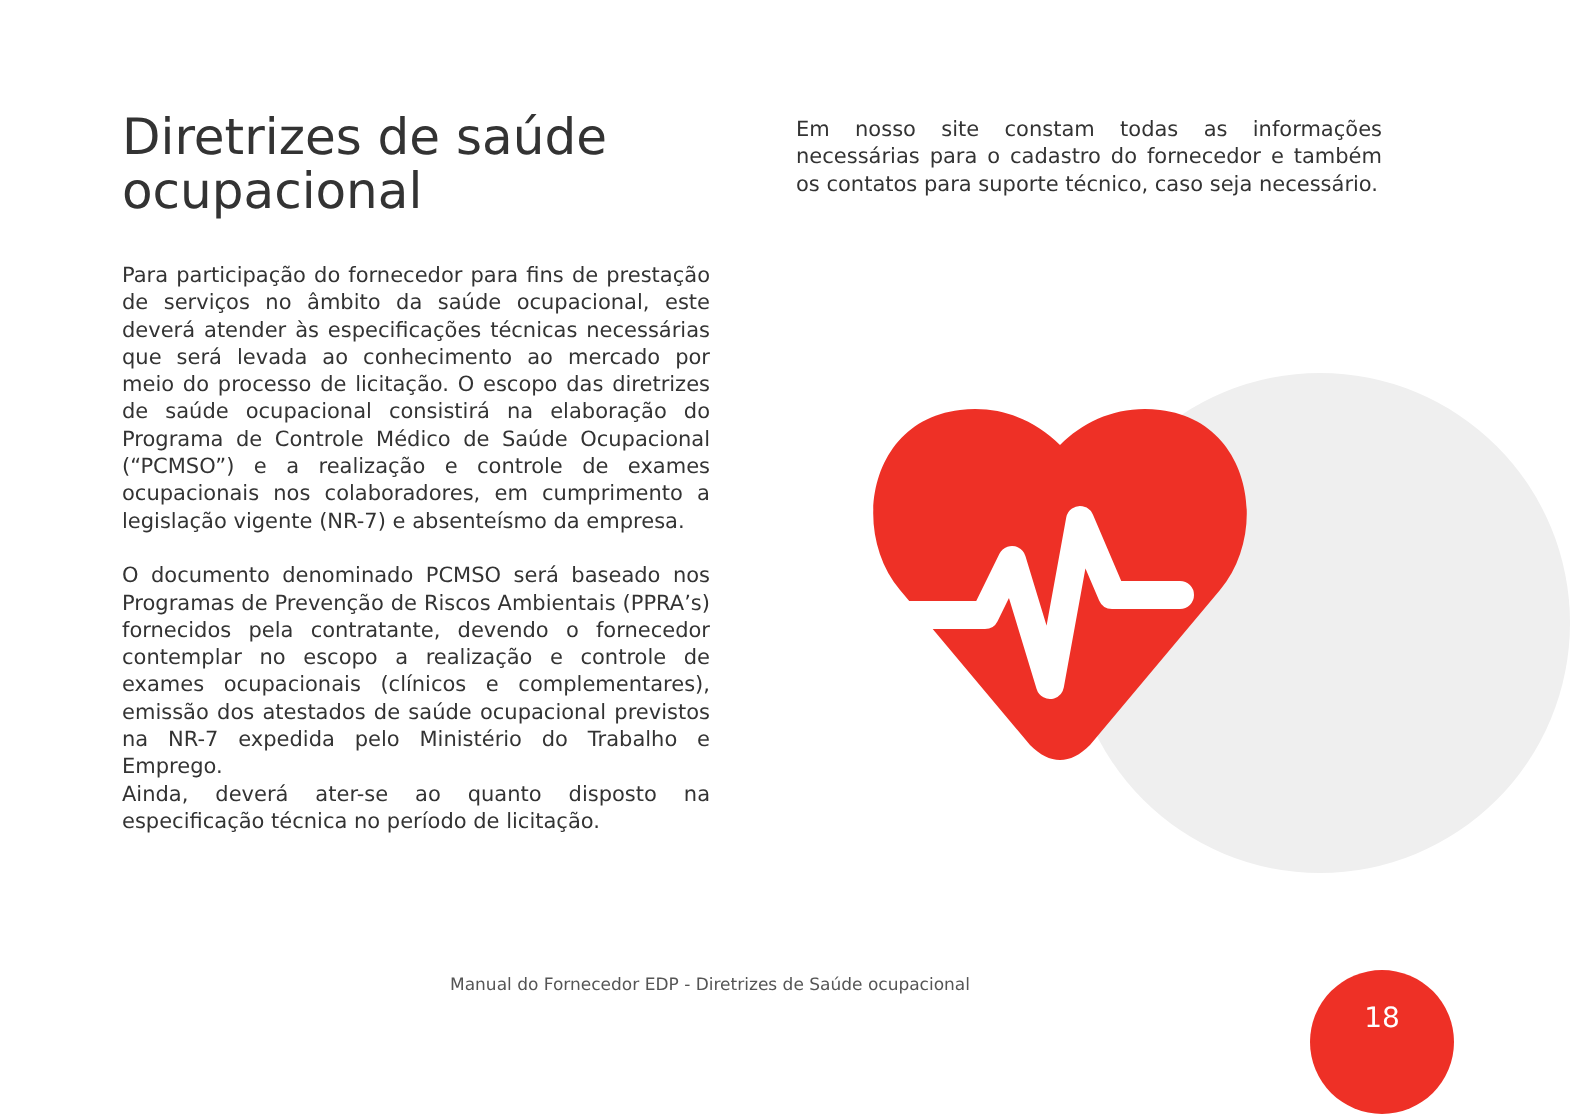Diretrizes de saúde ocupacional
Para participação do fornecedor para fins de prestação de serviços no âmbito da saúde ocupacional, este deverá atender às especificações técnicas necessárias que será levada ao conhecimento ao mercado por meio do processo de licitação. O escopo das diretrizes de saúde ocupacional consistirá na elaboração do Programa de Controle Médico de Saúde Ocupacional (“PCMSO”) e a realização e controle de exames ocupacionais nos colaboradores, em cumprimento a legislação vigente (NR-7) e absenteísmo da empresa.
O documento denominado PCMSO será baseado nos Programas de Prevenção de Riscos Ambientais (PPRA’s) fornecidos pela contratante, devendo o fornecedor contemplar no escopo a realização e controle de exames ocupacionais (clínicos e complementares), emissão dos atestados de saúde ocupacional previstos na NR-7 expedida pelo Ministério do Trabalho e Emprego.
Ainda, deverá ater-se ao quanto disposto na especificação técnica no período de licitação.
Em nosso site constam todas as informações necessárias para o cadastro do fornecedor e também os contatos para suporte técnico, caso seja necessário.
Manual do Fornecedor EDP - Diretrizes de Saúde ocupacional
18